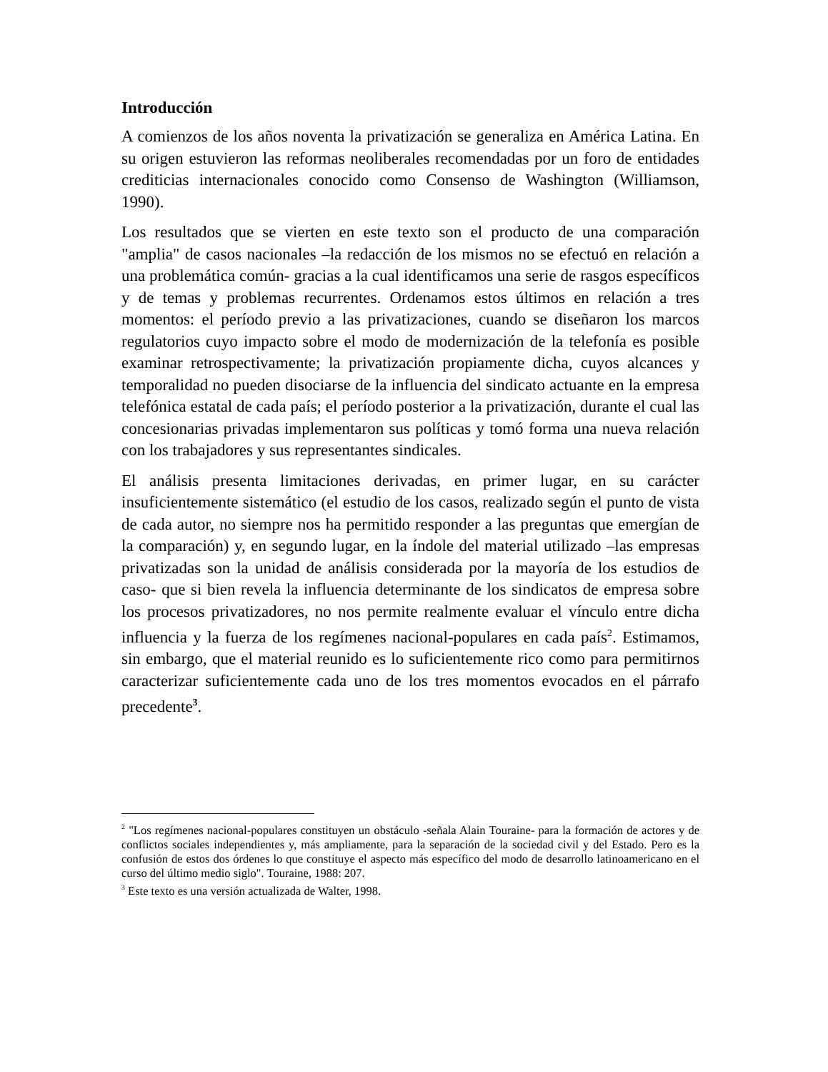Introducción
A comienzos de los años noventa la privatización se generaliza en América Latina. En su origen estuvieron las reformas neoliberales recomendadas por un foro de entidades crediticias internacionales conocido como Consenso de Washington (Williamson, 1990).
Los resultados que se vierten en este texto son el producto de una comparación "amplia" de casos nacionales –la redacción de los mismos no se efectuó en relación a una problemática común- gracias a la cual identificamos una serie de rasgos específicos y de temas y problemas recurrentes. Ordenamos estos últimos en relación a tres momentos: el período previo a las privatizaciones, cuando se diseñaron los marcos regulatorios cuyo impacto sobre el modo de modernización de la telefonía es posible examinar retrospectivamente; la privatización propiamente dicha, cuyos alcances y temporalidad no pueden disociarse de la influencia del sindicato actuante en la empresa telefónica estatal de cada país; el período posterior a la privatización, durante el cual las concesionarias privadas implementaron sus políticas y tomó forma una nueva relación con los trabajadores y sus representantes sindicales.
El análisis presenta limitaciones derivadas, en primer lugar, en su carácter insuficientemente sistemático (el estudio de los casos, realizado según el punto de vista de cada autor, no siempre nos ha permitido responder a las preguntas que emergían de la comparación) y, en segundo lugar, en la índole del material utilizado –las empresas privatizadas son la unidad de análisis considerada por la mayoría de los estudios de caso- que si bien revela la influencia determinante de los sindicatos de empresa sobre los procesos privatizadores, no nos permite realmente evaluar el vínculo entre dicha influencia y la fuerza de los regímenes nacional-populares en cada país<sup>2</sup>. Estimamos, sin embargo, que el material reunido es lo suficientemente rico como para permitirnos caracterizar suficientemente cada uno de los tres momentos evocados en el párrafo precedente<sup>3</sup>.
<sup>2</sup> "Los regímenes nacional-populares constituyen un obstáculo -señala Alain Touraine- para la formación de actores y de conflictos sociales independientes y, más ampliamente, para la separación de la sociedad civil y del Estado. Pero es la confusión de estos dos órdenes lo que constituye el aspecto más específico del modo de desarrollo latinoamericano en el curso del último medio siglo". Touraine, 1988: 207.
<sup>3</sup> Este texto es una versión actualizada de Walter, 1998.